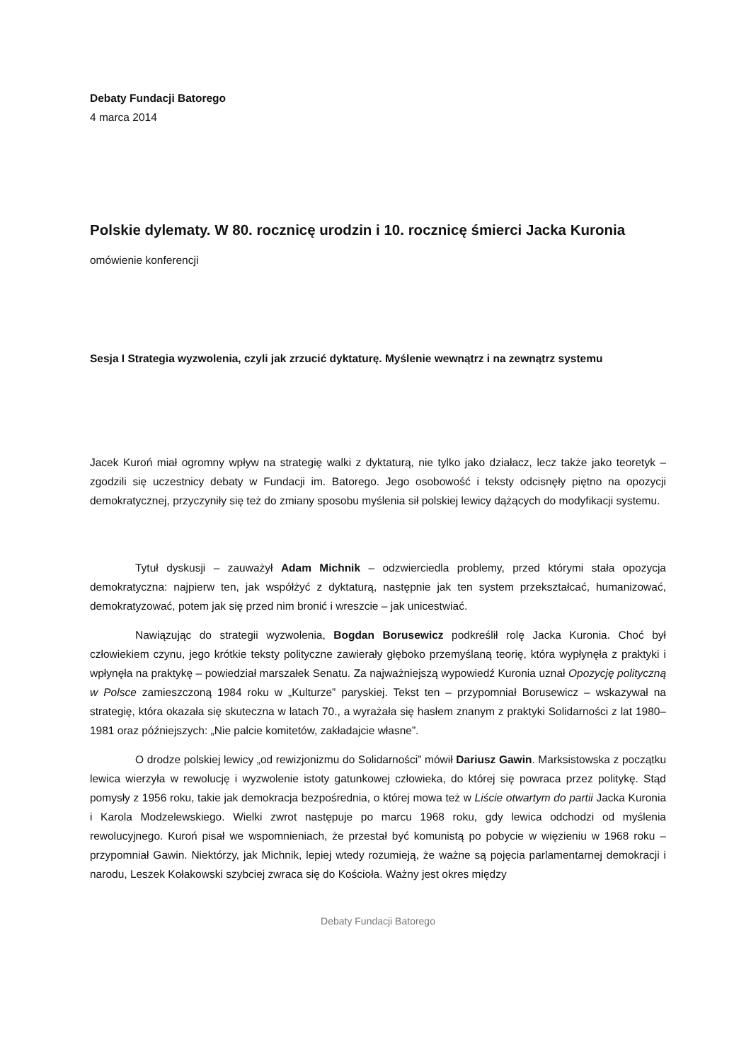Debaty Fundacji Batorego
4 marca 2014
Polskie dylematy. W 80. rocznicę urodzin i 10. rocznicę śmierci Jacka Kuronia
omówienie konferencji
Sesja I Strategia wyzwolenia, czyli jak zrzucić dyktaturę. Myślenie wewnątrz i na zewnątrz systemu
Jacek Kuroń miał ogromny wpływ na strategię walki z dyktaturą, nie tylko jako działacz, lecz także jako teoretyk – zgodzili się uczestnicy debaty w Fundacji im. Batorego. Jego osobowość i teksty odcisnęły piętno na opozycji demokratycznej, przyczyniły się też do zmiany sposobu myślenia sił polskiej lewicy dążących do modyfikacji systemu.
Tytuł dyskusji – zauważył Adam Michnik – odzwierciedla problemy, przed którymi stała opozycja demokratyczna: najpierw ten, jak współżyć z dyktaturą, następnie jak ten system przekształcać, humanizować, demokratyzować, potem jak się przed nim bronić i wreszcie – jak unicestwiać.
Nawiązując do strategii wyzwolenia, Bogdan Borusewicz podkreślił rolę Jacka Kuronia. Choć był człowiekiem czynu, jego krótkie teksty polityczne zawierały głęboko przemyślaną teorię, która wypłynęła z praktyki i wpłynęła na praktykę – powiedział marszałek Senatu. Za najważniejszą wypowiedź Kuronia uznał Opozycję polityczną w Polsce zamieszczoną 1984 roku w „Kulturze” paryskiej. Tekst ten – przypomniał Borusewicz – wskazywał na strategię, która okazała się skuteczna w latach 70., a wyrażała się hasłem znanym z praktyki Solidarności z lat 1980–1981 oraz późniejszych: „Nie palcie komitetów, zakładajcie własne”.
O drodze polskiej lewicy „od rewizjonizmu do Solidarności” mówił Dariusz Gawin. Marksistowska z początku lewica wierzyła w rewolucję i wyzwolenie istoty gatunkowej człowieka, do której się powraca przez politykę. Stąd pomysły z 1956 roku, takie jak demokracja bezpośrednia, o której mowa też w Liście otwartym do partii Jacka Kuronia i Karola Modzelewskiego. Wielki zwrot następuje po marcu 1968 roku, gdy lewica odchodzi od myślenia rewolucyjnego. Kuroń pisał we wspomnieniach, że przestał być komunistą po pobycie w więzieniu w 1968 roku – przypomniał Gawin. Niektórzy, jak Michnik, lepiej wtedy rozumieją, że ważne są pojęcia parlamentarnej demokracji i narodu, Leszek Kołakowski szybciej zwraca się do Kościoła. Ważny jest okres między
Debaty Fundacji Batorego